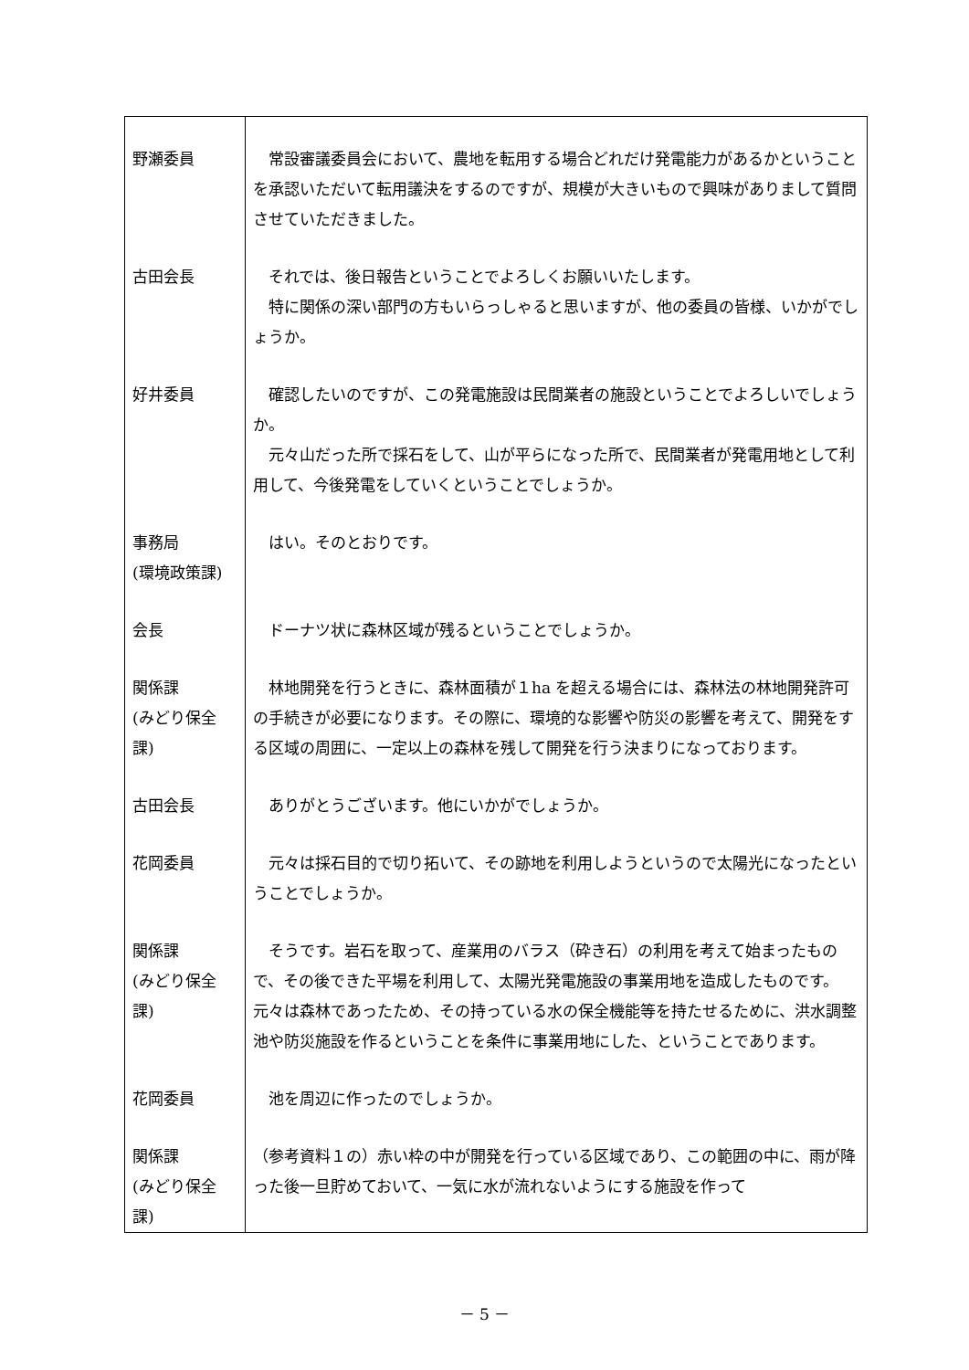| 野瀬委員 | 常設審議委員会において、農地を転用する場合どれだけ発電能力があるかということを承認いただいて転用議決をするのですが、規模が大きいもので興味がありまして質問させていただきました。 |
| 古田会長 | それでは、後日報告ということでよろしくお願いいたします。 特に関係の深い部門の方もいらっしゃると思いますが、他の委員の皆様、いかがでしょうか。 |
| 好井委員 | 確認したいのですが、この発電施設は民間業者の施設ということでよろしいでしょうか。 元々山だった所で採石をして、山が平らになった所で、民間業者が発電用地として利用して、今後発電をしていくということでしょうか。 |
| 事務局 (環境政策課) | はい。そのとおりです。 |
| 会長 | ドーナツ状に森林区域が残るということでしょうか。 |
| 関係課 (みどり保全課) | 林地開発を行うときに、森林面積が１ha を超える場合には、森林法の林地開発許可の手続きが必要になります。その際に、環境的な影響や防災の影響を考えて、開発をする区域の周囲に、一定以上の森林を残して開発を行う決まりになっております。 |
| 古田会長 | ありがとうございます。他にいかがでしょうか。 |
| 花岡委員 | 元々は採石目的で切り拓いて、その跡地を利用しようというので太陽光になったということでしょうか。 |
| 関係課 (みどり保全課) | そうです。岩石を取って、産業用のバラス（砕き石）の利用を考えて始まったもので、その後できた平場を利用して、太陽光発電施設の事業用地を造成したものです。元々は森林であったため、その持っている水の保全機能等を持たせるために、洪水調整池や防災施設を作るということを条件に事業用地にした、ということであります。 |
| 花岡委員 | 池を周辺に作ったのでしょうか。 |
| 関係課 (みどり保全課) | （参考資料１の）赤い枠の中が開発を行っている区域であり、この範囲の中に、雨が降った後一旦貯めておいて、一気に水が流れないようにする施設を作って |
－ 5 －